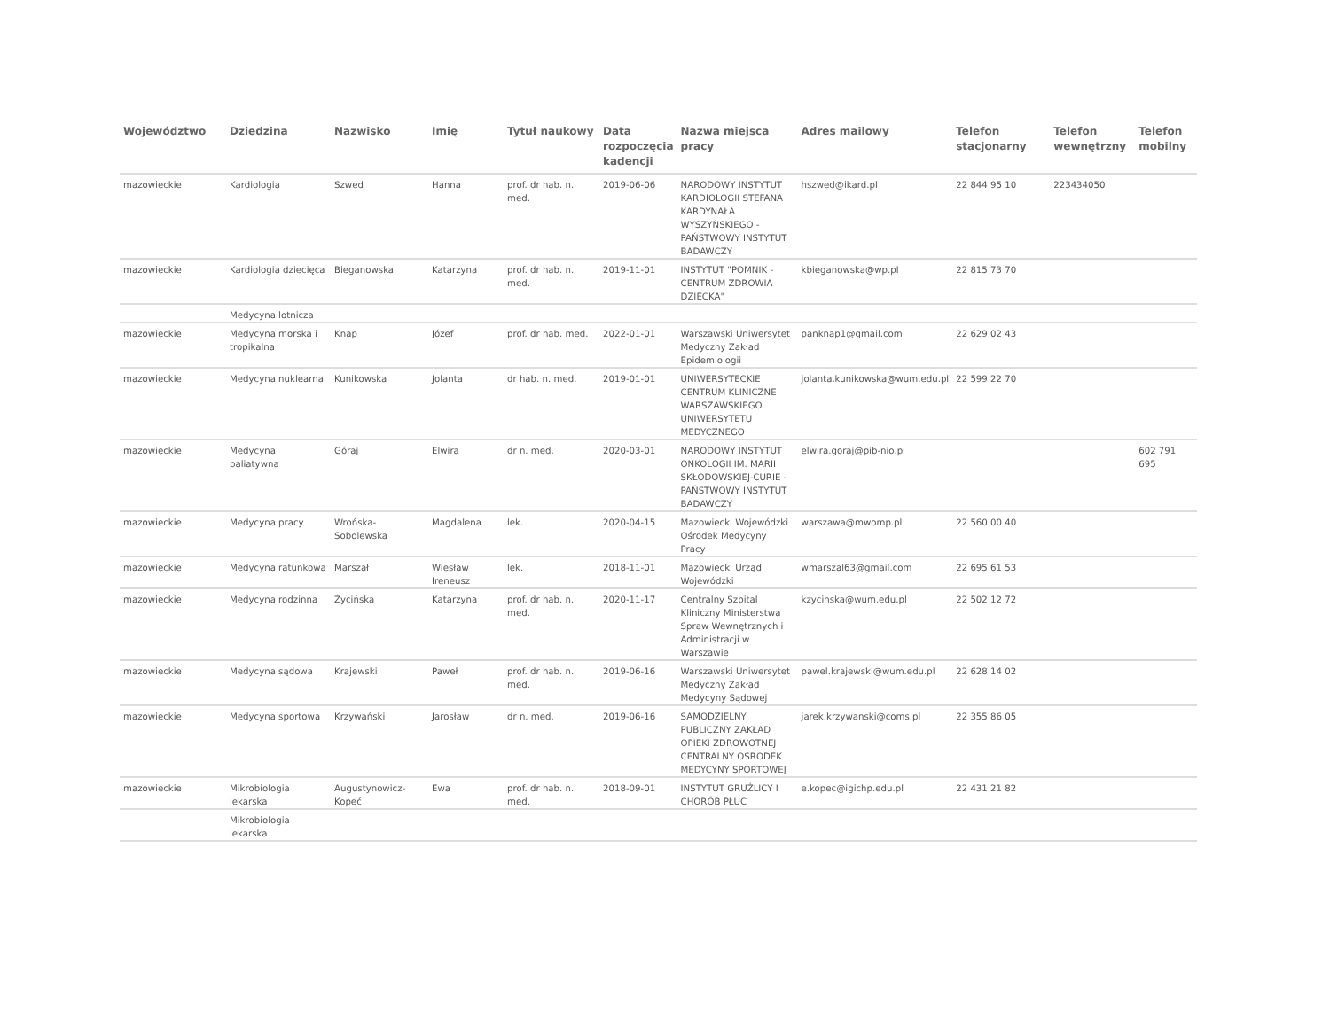| Województwo | Dziedzina | Nazwisko | Imię | Tytuł naukowy | Data rozpoczęcia kadencji | Nazwa miejsca pracy | Adres mailowy | Telefon stacjonarny | Telefon wewnętrzny | Telefon mobilny |
| --- | --- | --- | --- | --- | --- | --- | --- | --- | --- | --- |
| mazowieckie | Kardiologia | Szwed | Hanna | prof. dr hab. n. med. | 2019-06-06 | NARODOWY INSTYTUT KARDIOLOGII STEFANA KARDYNAŁA WYSZYŃSKIEGO - PAŃSTWOWY INSTYTUT BADAWCZY | hszwed@ikard.pl | 22 844 95 10 | 223434050 | |
| mazowieckie | Kardiologia dziecięca | Bieganowska | Katarzyna | prof. dr hab. n. med. | 2019-11-01 | INSTYTUT "POMNIK - CENTRUM ZDROWIA DZIECKA" | kbieganowska@wp.pl | 22 815 73 70 | | |
| | Medycyna lotnicza | | | | | | | | | |
| mazowieckie | Medycyna morska i tropikalna | Knap | Józef | prof. dr hab. med. | 2022-01-01 | Warszawski Uniwersytet Medyczny Zakład Epidemiologii | panknap1@gmail.com | 22 629 02 43 | | |
| mazowieckie | Medycyna nuklearna | Kunikowska | Jolanta | dr hab. n. med. | 2019-01-01 | UNIWERSYTECKIE CENTRUM KLINICZNE WARSZAWSKIEGO UNIWERSYTETU MEDYCZNEGO | jolanta.kunikowska@wum.edu.pl | 22 599 22 70 | | |
| mazowieckie | Medycyna paliatywna | Góraj | Elwira | dr n. med. | 2020-03-01 | NARODOWY INSTYTUT ONKOLOGII IM. MARII SKŁODOWSKIEJ-CURIE - PAŃSTWOWY INSTYTUT BADAWCZY | elwira.goraj@pib-nio.pl | | | 602 791 695 |
| mazowieckie | Medycyna pracy | Wrońska-Sobolewska | Magdalena | lek. | 2020-04-15 | Mazowiecki Wojewódzki Ośrodek Medycyny Pracy | warszawa@mwomp.pl | 22 560 00 40 | | |
| mazowieckie | Medycyna ratunkowa | Marszał | Wiesław Ireneusz | lek. | 2018-11-01 | Mazowiecki Urząd Wojewódzki | wmarszal63@gmail.com | 22 695 61 53 | | |
| mazowieckie | Medycyna rodzinna | Życińska | Katarzyna | prof. dr hab. n. med. | 2020-11-17 | Centralny Szpital Kliniczny Ministerstwa Spraw Wewnętrznych i Administracji w Warszawie | kzycinska@wum.edu.pl | 22 502 12 72 | | |
| mazowieckie | Medycyna sądowa | Krajewski | Paweł | prof. dr hab. n. med. | 2019-06-16 | Warszawski Uniwersytet Medyczny Zakład Medycyny Sądowej | pawel.krajewski@wum.edu.pl | 22 628 14 02 | | |
| mazowieckie | Medycyna sportowa | Krzywański | Jarosław | dr n. med. | 2019-06-16 | SAMODZIELNY PUBLICZNY ZAKŁAD OPIEKI ZDROWOTNEJ CENTRALNY OŚRODEK MEDYCYNY SPORTOWEJ | jarek.krzywanski@coms.pl | 22 355 86 05 | | |
| mazowieckie | Mikrobiologia lekarska | Augustynowicz-Kopeć | Ewa | prof. dr hab. n. med. | 2018-09-01 | INSTYTUT GRUŹLICY I CHORÓB PŁUC | e.kopec@igichp.edu.pl | 22 431 21 82 | | |
| | Mikrobiologia lekarska | | | | | | | | | |